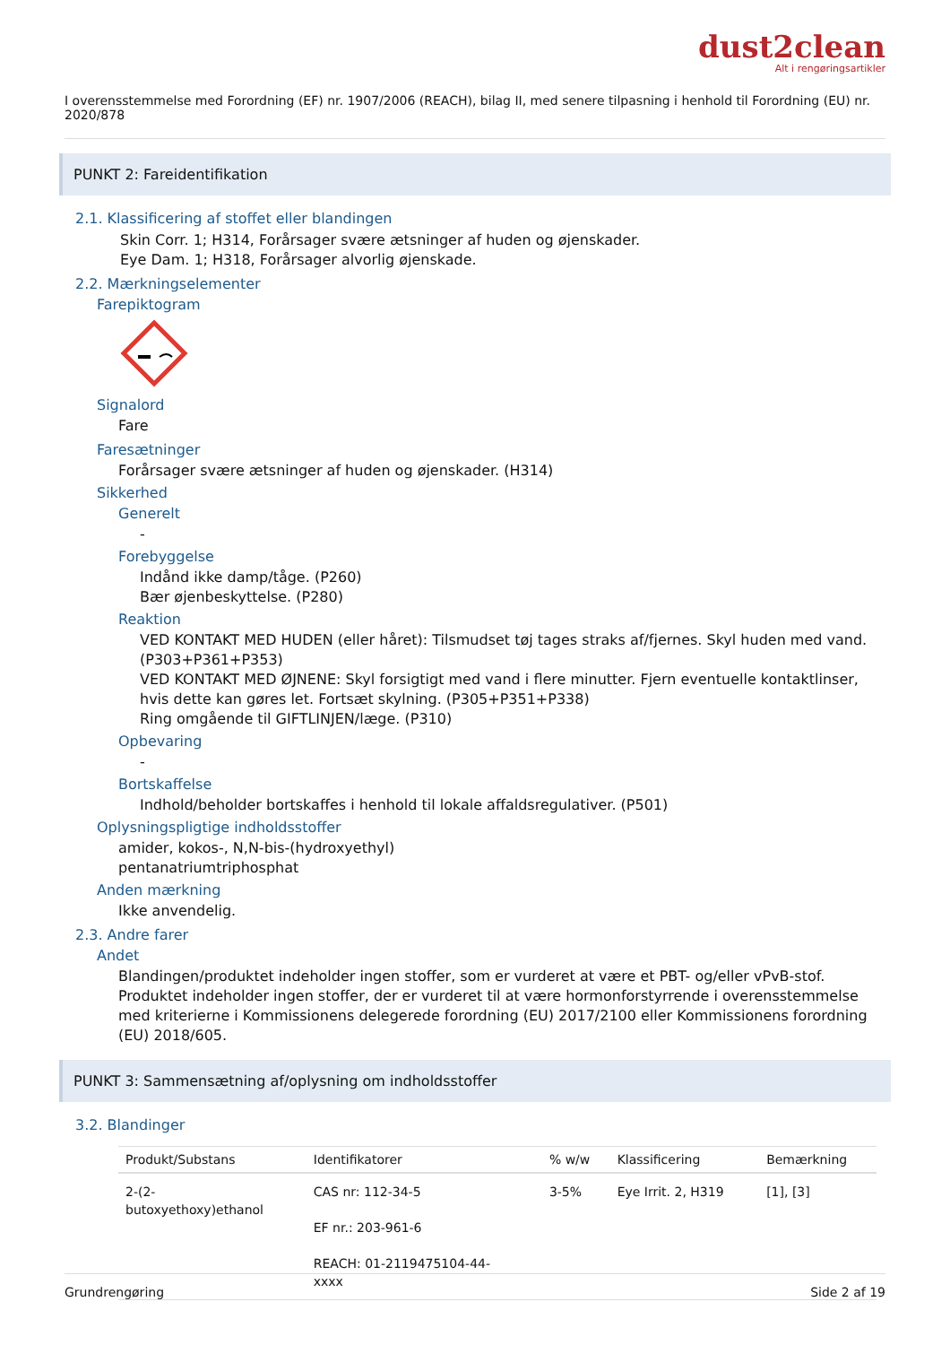dust2clean
Alt i rengøringsartikler
I overensstemmelse med Forordning (EF) nr. 1907/2006 (REACH), bilag II, med senere tilpasning i henhold til Forordning (EU) nr. 2020/878
PUNKT 2: Fareidentifikation
2.1. Klassificering af stoffet eller blandingen
Skin Corr. 1; H314, Forårsager svære ætsninger af huden og øjenskader.
Eye Dam. 1; H318, Forårsager alvorlig øjenskade.
2.2. Mærkningselementer
Farepiktogram
Signalord
Fare
Faresætninger
Forårsager svære ætsninger af huden og øjenskader. (H314)
Sikkerhed
Generelt
-
Forebyggelse
Indånd ikke damp/tåge. (P260)
Bær øjenbeskyttelse. (P280)
Reaktion
VED KONTAKT MED HUDEN (eller håret): Tilsmudset tøj tages straks af/fjernes. Skyl huden med vand. (P303+P361+P353)
VED KONTAKT MED ØJNENE: Skyl forsigtigt med vand i flere minutter. Fjern eventuelle kontaktlinser, hvis dette kan gøres let. Fortsæt skylning. (P305+P351+P338)
Ring omgående til GIFTLINJEN/læge. (P310)
Opbevaring
-
Bortskaffelse
Indhold/beholder bortskaffes i henhold til lokale affaldsregulativer. (P501)
Oplysningspligtige indholdsstoffer
amider, kokos-, N,N-bis-(hydroxyethyl)
pentanatriumtriphosphat
Anden mærkning
Ikke anvendelig.
2.3. Andre farer
Andet
Blandingen/produktet indeholder ingen stoffer, som er vurderet at være et PBT- og/eller vPvB-stof.
Produktet indeholder ingen stoffer, der er vurderet til at være hormonforstyrrende i overensstemmelse med kriterierne i Kommissionens delegerede forordning (EU) 2017/2100 eller Kommissionens forordning (EU) 2018/605.
PUNKT 3: Sammensætning af/oplysning om indholdsstoffer
3.2. Blandinger
| Produkt/Substans | Identifikatorer | % w/w | Klassificering | Bemærkning |
| --- | --- | --- | --- | --- |
| 2-(2- butoxyethoxy)ethanol | CAS nr: 112-34-5 EF nr.: 203-961-6 REACH: 01-2119475104-44- xxxx | 3-5% | Eye Irrit. 2, H319 | [1], [3] |
Grundrengøring Side 2 af 19